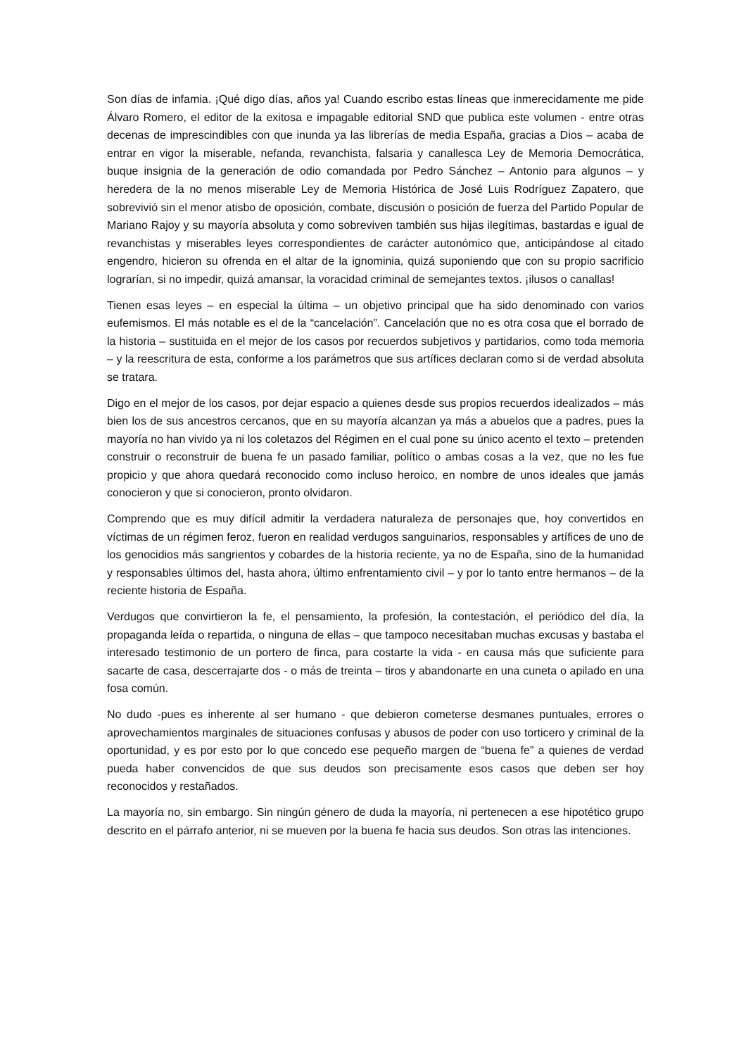Son días de infamia. ¡Qué digo días, años ya! Cuando escribo estas líneas que inmerecidamente me pide Álvaro Romero, el editor de la exitosa e impagable editorial SND que publica este volumen - entre otras decenas de imprescindibles con que inunda ya las librerías de media España, gracias a Dios – acaba de entrar en vigor la miserable, nefanda, revanchista, falsaria y canallesca Ley de Memoria Democrática, buque insignia de la generación de odio comandada por Pedro Sánchez – Antonio para algunos – y heredera de la no menos miserable Ley de Memoria Histórica de José Luis Rodríguez Zapatero, que sobrevivió sin el menor atisbo de oposición, combate, discusión o posición de fuerza del Partido Popular de Mariano Rajoy y su mayoría absoluta y como sobreviven también sus hijas ilegítimas, bastardas e igual de revanchistas y miserables leyes correspondientes de carácter autonómico que, anticipándose al citado engendro, hicieron su ofrenda en el altar de la ignominia, quizá suponiendo que con su propio sacrificio lograrían, si no impedir, quizá amansar, la voracidad criminal de semejantes textos. ¡ilusos o canallas!
Tienen esas leyes – en especial la última – un objetivo principal que ha sido denominado con varios eufemismos. El más notable es el de la “cancelación”. Cancelación que no es otra cosa que el borrado de la historia – sustituida en el mejor de los casos por recuerdos subjetivos y partidarios, como toda memoria – y la reescritura de esta, conforme a los parámetros que sus artífices declaran como si de verdad absoluta se tratara.
Digo en el mejor de los casos, por dejar espacio a quienes desde sus propios recuerdos idealizados – más bien los de sus ancestros cercanos, que en su mayoría alcanzan ya más a abuelos que a padres, pues la mayoría no han vivido ya ni los coletazos del Régimen en el cual pone su único acento el texto – pretenden construir o reconstruir de buena fe un pasado familiar, político o ambas cosas a la vez, que no les fue propicio y que ahora quedará reconocido como incluso heroico, en nombre de unos ideales que jamás conocieron y que si conocieron, pronto olvidaron.
Comprendo que es muy difícil admitir la verdadera naturaleza de personajes que, hoy convertidos en víctimas de un régimen feroz, fueron en realidad verdugos sanguinarios, responsables y artífices de uno de los genocidios más sangrientos y cobardes de la historia reciente, ya no de España, sino de la humanidad y responsables últimos del, hasta ahora, último enfrentamiento civil – y por lo tanto entre hermanos – de la reciente historia de España.
Verdugos que convirtieron la fe, el pensamiento, la profesión, la contestación, el periódico del día, la propaganda leída o repartida, o ninguna de ellas – que tampoco necesitaban muchas excusas y bastaba el interesado testimonio de un portero de finca, para costarte la vida - en causa más que suficiente para sacarte de casa, descerrajarte dos - o más de treinta – tiros y abandonarte en una cuneta o apilado en una fosa común.
No dudo -pues es inherente al ser humano - que debieron cometerse desmanes puntuales, errores o aprovechamientos marginales de situaciones confusas y abusos de poder con uso torticero y criminal de la oportunidad, y es por esto por lo que concedo ese pequeño margen de “buena fe” a quienes de verdad pueda haber convencidos de que sus deudos son precisamente esos casos que deben ser hoy reconocidos y restañados.
La mayoría no, sin embargo. Sin ningún género de duda la mayoría, ni pertenecen a ese hipotético grupo descrito en el párrafo anterior, ni se mueven por la buena fe hacia sus deudos. Son otras las intenciones.